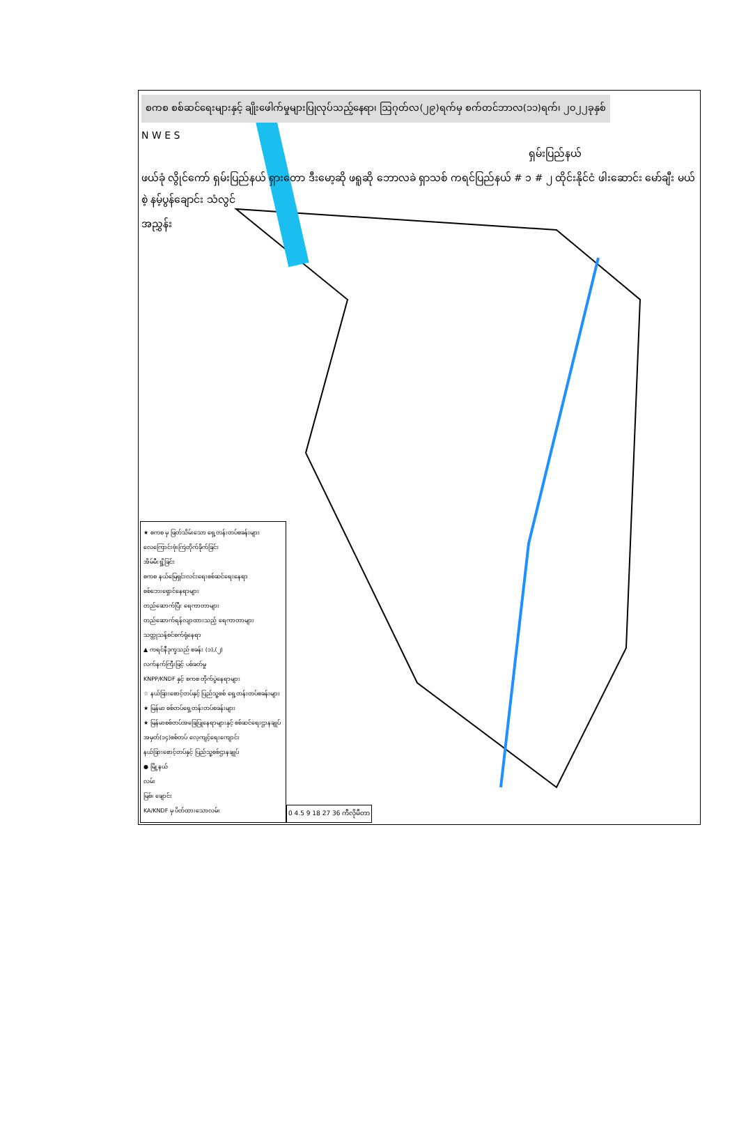စကစ စစ်ဆင်ရေးများနှင့် ချိုးဖေါက်မှုများပြုလုပ်သည့်နေရာ၊ ဩဂုတ်လ(၂၉)ရက်မှ စက်တင်ဘာလ(၁၁)ရက်၊ ၂၀၂၂ခုနှစ်
N W E S
ရှမ်းပြည်နယ်
ဖယ်ခုံ လွိုင်ကော် ရှမ်းပြည်နယ် ရှားတော ဒီးမော့ဆို ဖရူဆို ဘောလခဲ ရှာသစ် ကရင်ပြည်နယ် # ၁ # ၂ ထိုင်းနိုင်ငံ ဖါးဆောင်း မော်ချီး မယ်စဲ့ နမ့်ပွန်ချောင်း သံလွင်
အညွှန်း
★ စကစ မှ ဖြတ်သိမ်းသော ရှေ့တန်းတပ်စခန်းများ
လေကြောင်းဗုံးကြဲတိုက်ခိုက်ခြင်း
အိမ်မီးရှို့ခြင်း
စကစ နယ်မြေရှင်းလင်းရေးစစ်ဆင်ရေးနေရာ
စစ်ဘေးရှောင်နေရာများ
တည်ဆောက်ပြီး ရေကာတာများ
တည်ဆောက်ရန်လျာထားသည့် ရေကာတာများ
သတ္တုသန့်စင်စက်ရုံနေရာ
▲ ကရင်နီဒုက္ခသည် စခန်း (၁),(၂)
လက်နက်ကြီးဖြင့် ပစ်ခတ်မှု
KNPP/KNDF နှင့် စကစ တိုက်ပွဲနေရာများ
☆ နယ်ခြားစောင့်တပ်နှင့် ပြည်သူ့စစ် ရှေ့တန်းတပ်စခန်းများ
★ မြန်မာ စစ်တပ်ရှေ့တန်းတပ်စခန်းများ
★ မြန်မာစစ်တပ်အခြေပြုနေရာများနှင့် စစ်ဆင်ရေးဌာနချုပ်
အမှတ်(၁၄)စစ်တပ် လေ့ကျင့်ရေးကျောင်း
နယ်ခြားစောင့်တပ်နှင့် ပြည်သူ့စစ်ဌာနချုပ်
● မြို့နယ်
လမ်း
မြစ်၊ ချောင်း
KA/KNDF မှ ပိတ်ထားသောလမ်း
0 4.5 9 18 27 36 ကီလိုမီတာ